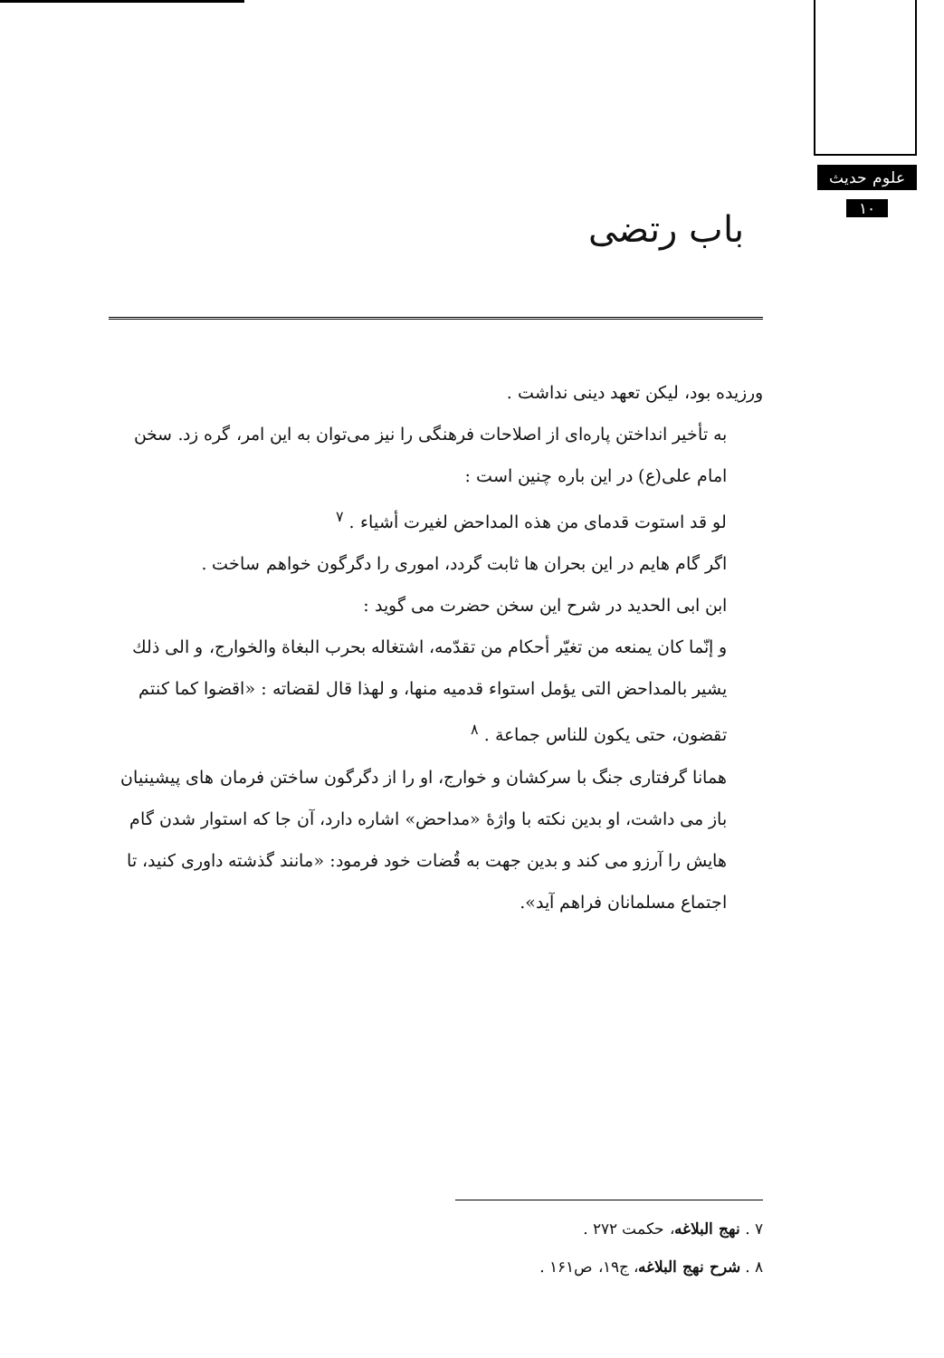علوم حدیث
۱۰
باب رتضی
ورزیده بود، لیکن تعهد دینی نداشت .
به تأخیر انداختن پاره‌ای از اصلاحات فرهنگی را نیز می‌توان به این امر، گره زد. سخن امام علی(ع) در این باره چنین است :
لو قد استوت قدمای من هذه المداحض لغیرت أشیاء . <sup>۷</sup>
اگر گام هایم در این بحران ها ثابت گردد، اموری را دگرگون خواهم ساخت .
ابن ابی الحدید در شرح این سخن حضرت می گوید :
و إنّما کان یمنعه من تغیّر أحکام من تقدّمه، اشتغاله بحرب البغاة والخوارج، و الی ذلك یشیر بالمداحض التی یؤمل استواء قدمیه منها، و لهذا قال لقضاته : «اقضوا کما کنتم تقضون، حتی یکون للناس جماعة . <sup>۸</sup>
همانا گرفتاری جنگ با سرکشان و خوارج، او را از دگرگون ساختن فرمان های پیشینیان باز می داشت، او بدین نکته با واژهٔ «مداحض» اشاره دارد، آن جا که استوار شدن گام هایش را آرزو می کند و بدین جهت به قُضات خود فرمود: «مانند گذشته داوری کنید، تا اجتماع مسلمانان فراهم آید».
۷ . نهج البلاغه، حکمت ۲۷۲ .
۸ . شرح نهج البلاغه، ج۱۹، ص۱۶۱ .